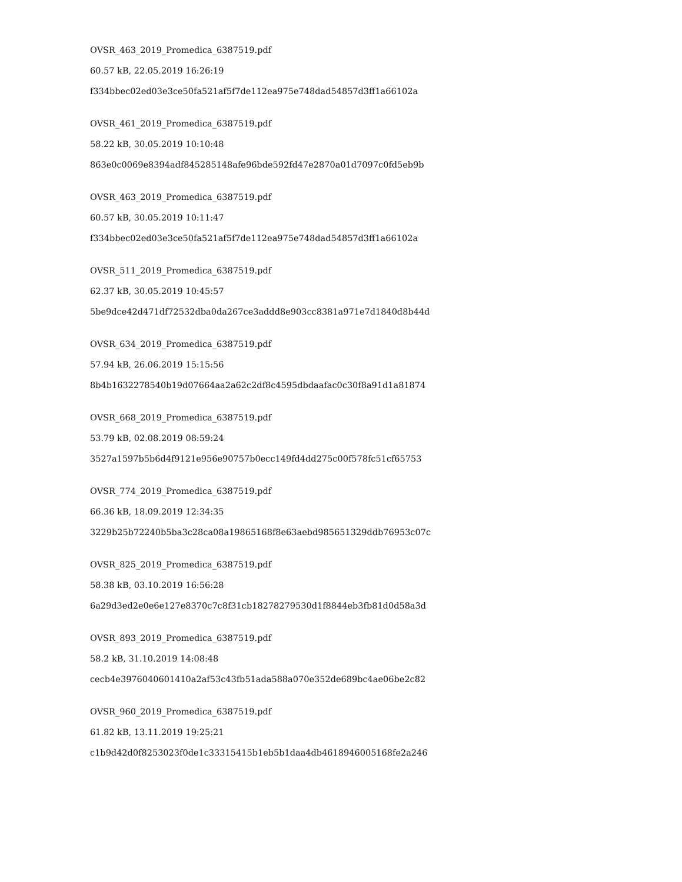OVSR_463_2019_Promedica_6387519.pdf
60.57 kB, 22.05.2019 16:26:19
f334bbec02ed03e3ce50fa521af5f7de112ea975e748dad54857d3ff1a66102a
OVSR_461_2019_Promedica_6387519.pdf
58.22 kB, 30.05.2019 10:10:48
863e0c0069e8394adf845285148afe96bde592fd47e2870a01d7097c0fd5eb9b
OVSR_463_2019_Promedica_6387519.pdf
60.57 kB, 30.05.2019 10:11:47
f334bbec02ed03e3ce50fa521af5f7de112ea975e748dad54857d3ff1a66102a
OVSR_511_2019_Promedica_6387519.pdf
62.37 kB, 30.05.2019 10:45:57
5be9dce42d471df72532dba0da267ce3addd8e903cc8381a971e7d1840d8b44d
OVSR_634_2019_Promedica_6387519.pdf
57.94 kB, 26.06.2019 15:15:56
8b4b1632278540b19d07664aa2a62c2df8c4595dbdaafac0c30f8a91d1a81874
OVSR_668_2019_Promedica_6387519.pdf
53.79 kB, 02.08.2019 08:59:24
3527a1597b5b6d4f9121e956e90757b0ecc149fd4dd275c00f578fc51cf65753
OVSR_774_2019_Promedica_6387519.pdf
66.36 kB, 18.09.2019 12:34:35
3229b25b72240b5ba3c28ca08a19865168f8e63aebd985651329ddb76953c07c
OVSR_825_2019_Promedica_6387519.pdf
58.38 kB, 03.10.2019 16:56:28
6a29d3ed2e0e6e127e8370c7c8f31cb18278279530d1f8844eb3fb81d0d58a3d
OVSR_893_2019_Promedica_6387519.pdf
58.2 kB, 31.10.2019 14:08:48
cecb4e3976040601410a2af53c43fb51ada588a070e352de689bc4ae06be2c82
OVSR_960_2019_Promedica_6387519.pdf
61.82 kB, 13.11.2019 19:25:21
c1b9d42d0f8253023f0de1c33315415b1eb5b1daa4db4618946005168fe2a246